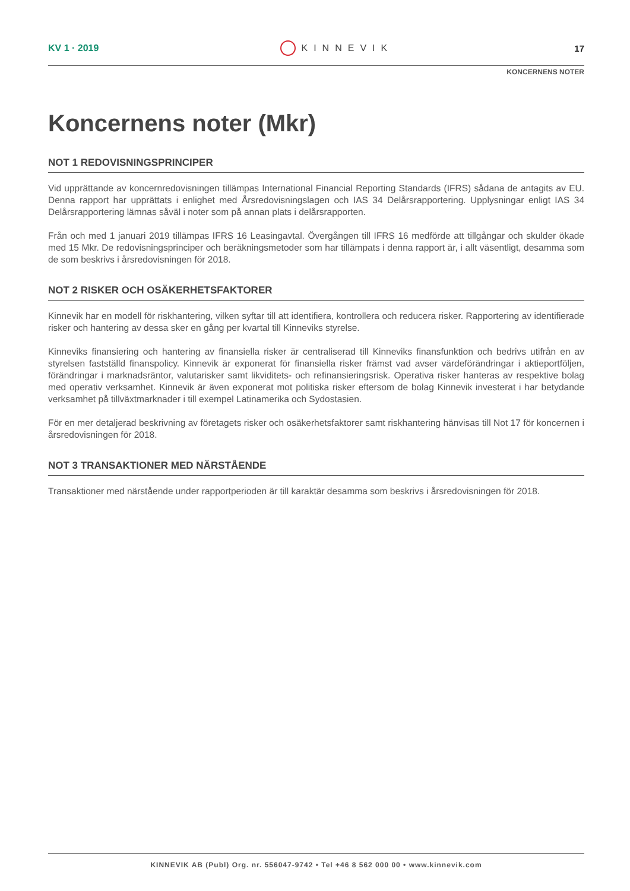KV 1 · 2019 KINNEVIK 17
KONCERNENS NOTER
Koncernens noter (Mkr)
NOT 1 REDOVISNINGSPRINCIPER
Vid upprättande av koncernredovisningen tillämpas International Financial Reporting Standards (IFRS) sådana de antagits av EU. Denna rapport har upprättats i enlighet med Årsredovisningslagen och IAS 34 Delårsrapportering. Upplysningar enligt IAS 34 Delårsrapportering lämnas såväl i noter som på annan plats i delårsrapporten.
Från och med 1 januari 2019 tillämpas IFRS 16 Leasingavtal. Övergången till IFRS 16 medförde att tillgångar och skulder ökade med 15 Mkr. De redovisningsprinciper och beräkningsmetoder som har tillämpats i denna rapport är, i allt väsentligt, desamma som de som beskrivs i årsredovisningen för 2018.
NOT 2 RISKER OCH OSÄKERHETSFAKTORER
Kinnevik har en modell för riskhantering, vilken syftar till att identifiera, kontrollera och reducera risker. Rapportering av identifierade risker och hantering av dessa sker en gång per kvartal till Kinneviks styrelse.
Kinneviks finansiering och hantering av finansiella risker är centraliserad till Kinneviks finansfunktion och bedrivs utifrån en av styrelsen fastställd finanspolicy. Kinnevik är exponerat för finansiella risker främst vad avser värdeförändringar i aktieportföljen, förändringar i marknadsräntor, valutarisker samt likviditets- och refinansieringsrisk. Operativa risker hanteras av respektive bolag med operativ verksamhet. Kinnevik är även exponerat mot politiska risker eftersom de bolag Kinnevik investerat i har betydande verksamhet på tillväxtmarknader i till exempel Latinamerika och Sydostasien.
För en mer detaljerad beskrivning av företagets risker och osäkerhetsfaktorer samt riskhantering hänvisas till Not 17 för koncernen i årsredovisningen för 2018.
NOT 3 TRANSAKTIONER MED NÄRSTÅENDE
Transaktioner med närstående under rapportperioden är till karaktär desamma som beskrivs i årsredovisningen för 2018.
KINNEVIK AB (Publ) Org. nr. 556047-9742 • Tel +46 8 562 000 00 • www.kinnevik.com